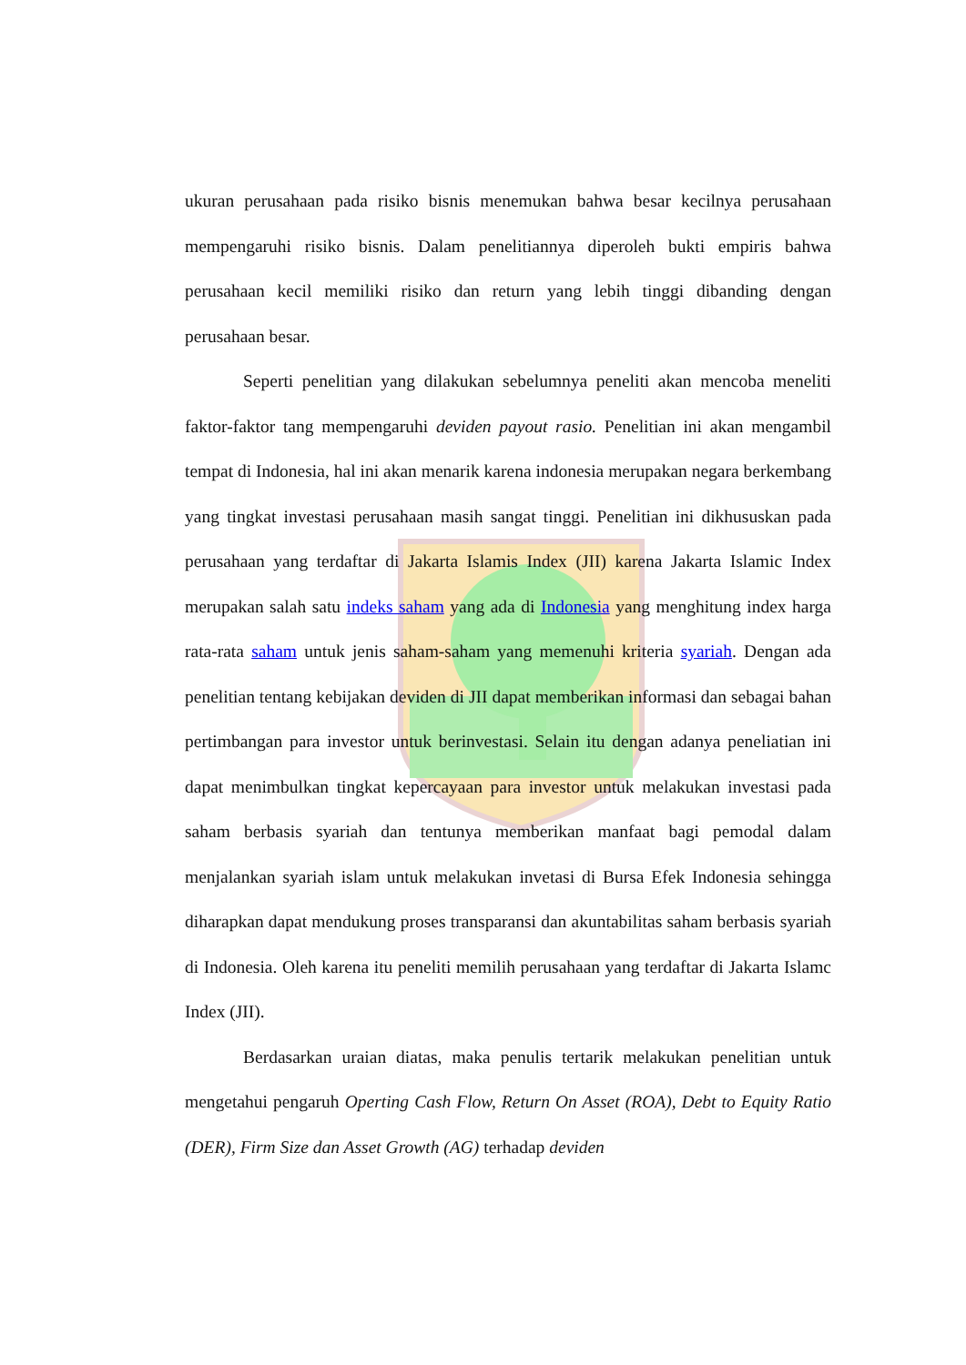ukuran perusahaan pada risiko bisnis menemukan bahwa besar kecilnya perusahaan mempengaruhi risiko bisnis. Dalam penelitiannya diperoleh bukti empiris bahwa perusahaan kecil memiliki risiko dan return yang lebih tinggi dibanding dengan perusahaan besar.
Seperti penelitian yang dilakukan sebelumnya peneliti akan mencoba meneliti faktor-faktor tang mempengaruhi deviden payout rasio. Penelitian ini akan mengambil tempat di Indonesia, hal ini akan menarik karena indonesia merupakan negara berkembang yang tingkat investasi perusahaan masih sangat tinggi. Penelitian ini dikhususkan pada perusahaan yang terdaftar di Jakarta Islamis Index (JII) karena Jakarta Islamic Index merupakan salah satu indeks saham yang ada di Indonesia yang menghitung index harga rata-rata saham untuk jenis saham-saham yang memenuhi kriteria syariah. Dengan ada penelitian tentang kebijakan deviden di JII dapat memberikan informasi dan sebagai bahan pertimbangan para investor untuk berinvestasi. Selain itu dengan adanya peneliatian ini dapat menimbulkan tingkat kepercayaan para investor untuk melakukan investasi pada saham berbasis syariah dan tentunya memberikan manfaat bagi pemodal dalam menjalankan syariah islam untuk melakukan invetasi di Bursa Efek Indonesia sehingga diharapkan dapat mendukung proses transparansi dan akuntabilitas saham berbasis syariah di Indonesia. Oleh karena itu peneliti memilih perusahaan yang terdaftar di Jakarta Islamc Index (JII).
Berdasarkan uraian diatas, maka penulis tertarik melakukan penelitian untuk mengetahui pengaruh Operting Cash Flow, Return On Asset (ROA), Debt to Equity Ratio (DER), Firm Size dan Asset Growth (AG) terhadap deviden